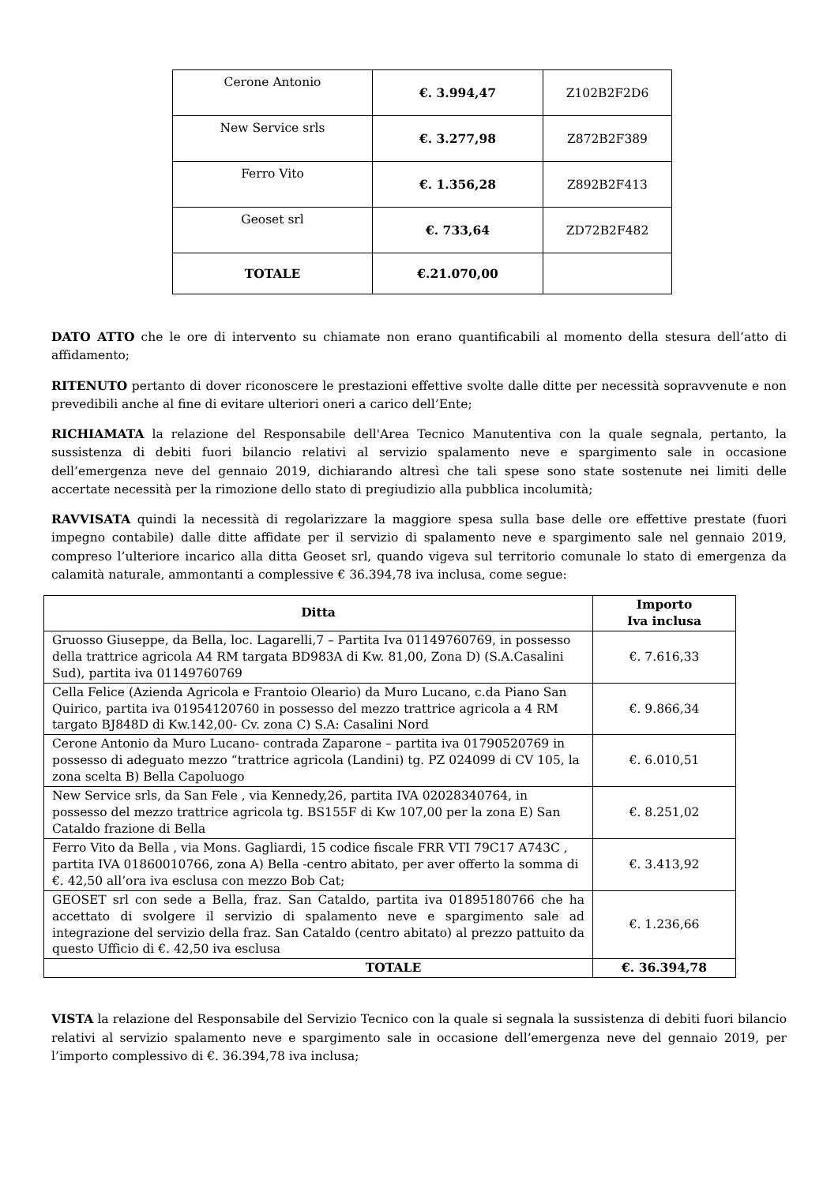| Cerone Antonio | €. 3.994,47 | Z102B2F2D6 |
| New Service srls | €. 3.277,98 | Z872B2F389 |
| Ferro Vito | €. 1.356,28 | Z892B2F413 |
| Geoset srl | €. 733,64 | ZD72B2F482 |
| TOTALE | €.21.070,00 | |
DATO ATTO che le ore di intervento su chiamate non erano quantificabili al momento della stesura dell’atto di affidamento;
RITENUTO pertanto di dover riconoscere le prestazioni effettive svolte dalle ditte per necessità sopravvenute e non prevedibili anche al fine di evitare ulteriori oneri a carico dell’Ente;
RICHIAMATA la relazione del Responsabile dell'Area Tecnico Manutentiva con la quale segnala, pertanto, la sussistenza di debiti fuori bilancio relativi al servizio spalamento neve e spargimento sale in occasione dell’emergenza neve del gennaio 2019, dichiarando altresì che tali spese sono state sostenute nei limiti delle accertate necessità per la rimozione dello stato di pregiudizio alla pubblica incolumità;
RAVVISATA quindi la necessità di regolarizzare la maggiore spesa sulla base delle ore effettive prestate (fuori impegno contabile) dalle ditte affidate per il servizio di spalamento neve e spargimento sale nel gennaio 2019, compreso l’ulteriore incarico alla ditta Geoset srl, quando vigeva sul territorio comunale lo stato di emergenza da calamità naturale, ammontanti a complessive € 36.394,78 iva inclusa, come segue:
| Ditta | Importo Iva inclusa |
| --- | --- |
| Gruosso Giuseppe, da Bella, loc. Lagarelli,7 – Partita Iva 01149760769, in possesso della trattrice agricola A4 RM targata BD983A di Kw. 81,00, Zona D) (S.A.Casalini Sud), partita iva 01149760769 | €. 7.616,33 |
| Cella Felice (Azienda Agricola e Frantoio Oleario) da Muro Lucano, c.da Piano San Quirico, partita iva 01954120760 in possesso del mezzo trattrice agricola a 4 RM targato BJ848D di Kw.142,00- Cv. zona C) S.A: Casalini Nord | €. 9.866,34 |
| Cerone Antonio da Muro Lucano- contrada Zaparone – partita iva 01790520769 in possesso di adeguato mezzo “trattrice agricola (Landini) tg. PZ 024099 di CV 105, la zona scelta B) Bella Capoluogo | €. 6.010,51 |
| New Service srls, da San Fele , via Kennedy,26, partita IVA 02028340764, in possesso del mezzo trattrice agricola tg. BS155F di Kw 107,00 per la zona E) San Cataldo frazione di Bella | €. 8.251,02 |
| Ferro Vito da Bella , via Mons. Gagliardi, 15 codice fiscale FRR VTI 79C17 A743C , partita IVA 01860010766, zona A) Bella -centro abitato, per aver offerto la somma di €. 42,50 all’ora iva esclusa con mezzo Bob Cat; | €. 3.413,92 |
| GEOSET srl con sede a Bella, fraz. San Cataldo, partita iva 01895180766 che ha accettato di svolgere il servizio di spalamento neve e spargimento sale ad integrazione del servizio della fraz. San Cataldo (centro abitato) al prezzo pattuito da questo Ufficio di €. 42,50 iva esclusa | €. 1.236,66 |
| TOTALE | €. 36.394,78 |
VISTA la relazione del Responsabile del Servizio Tecnico con la quale si segnala la sussistenza di debiti fuori bilancio relativi al servizio spalamento neve e spargimento sale in occasione dell’emergenza neve del gennaio 2019, per l’importo complessivo di €. 36.394,78 iva inclusa;